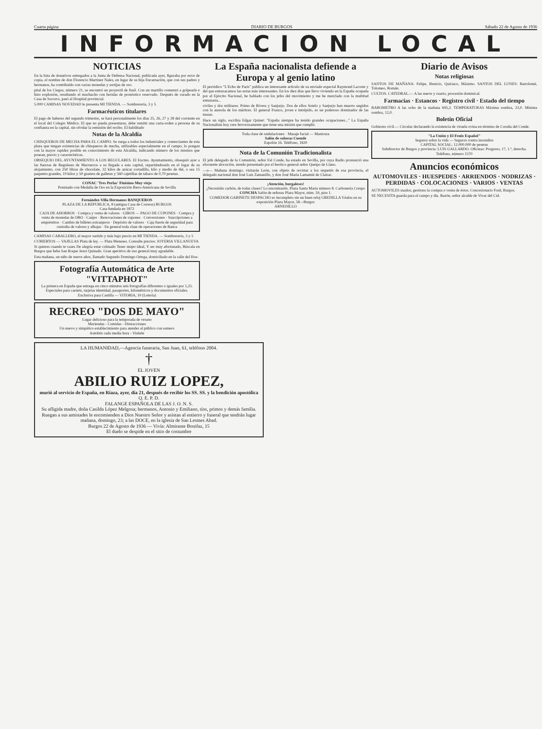Cuarta página DIARIO DE BURGOS Sábado 22 de Agosto de 1936
INFORMACION LOCAL
NOTICIAS
En la lista de donativos entregados a la Junta de Defensa Nacional, publicada ayer, figuraba por error de copia, el nombre de don Florencio Martínez Nales, en lugar de su hija Encarnación, que con sus padres y hermanos, ha contribuído con varias monedas y sortijas de oro.
pital de los Ciegos, número 21, se encontró un proyectil de fusil. Con un martillo comenzó a golpearle e hizo explosión, resultando el muchacho con heridas de pronóstico reservado. Después de curado en la Casa de Socorro, pasó al Hospital provincial.
5.000 CAMISAS NOVEDAD le presenta MI TIENDA. — Sombrerería, 3 y 5
Farmacéuticos titulares
El pago de haberes del segundo trimestre, se hará personalmente los días 25, 26, 27 y 28 del corriente en el local del Colegio Médico. El que no pueda presentarse, debe remitir una carta-orden a persona de su confianza en la capital, sin olvidar la remisión del recibo. El habilitado
Notas de la Alcaldía
CHISQUEROS DE MECHA PARA EL CAMPO. Se ruega a todos los industriales y comerciantes de esta plaza que tengan existencias de chisqueros de mecha, utilizables especialmente en el campo, lo pongan con la mayor rapidez posible en conocimiento de esta Alcaldía, indicando número de los mismos que posean, precio y características.
OBSEQUIO DEL AYUNTAMIENTO A LOS REGULARES. El Excmo. Ayuntamiento, obsequió ayer a las fuerzas de Regulares de Marruecos a su llegada a esta capital, repartiéndoselo en el lugar de su alojamiento, con 250 libras de chocolate, 32 kilos de azúcar cortadillo, kilo y medio de thé, o sea 15 paquetes grandes, 19 kilos y 50 gramos de galletas y 560 cajetillas de tabaco de 0,70 pesetas.
CONAC 'Tres Perlas' Finísimo Muy viejo
Premiado con Medalla de Oro en la Exposición Ibero-Americana de Sevilla
Fernández-Villa Hermanos BANQUEROS
PLAZA DE LA REPUBLICA, 8 (antigua Casa de Correos) BURGOS
Casa fundada en 1872
CAJA DE AHORROS · Compra y venta de valores · GIROS — PAGO DE CUPONES · Compra y venta de monedas de ORO · Canjes · Renovaciones de cupones · Conversiones · Suscripciones a empréstitos · Cambio de billetes extranjeros · Depósito de valores · Caja fuerte de seguridad para custodia de valores y alhajas · En general toda clase de operaciones de Banca
CAMISAS CABALLERO, el mayor surtido y más bajo precio en MI TIENDA. — Sombrerería, 3 y 5
CUBIERTOS — VAJILLAS Plata de ley. — Plata Meneses. Consulte precios: JOYERIA VILLANUEVA
Si quieres cuando te cases De alegría estar colmado Tener mujer ideal, Y ser muy afortunado, Búscala en Burgos que beba San Roque Jerez Quinado. Gran aperitivo de uso general muy agradable.
Esta mañana, un niño de nueve años, llamado Segundo Domingo Ortega, domiciliado en la calle del Hos-
Fotografía Automática de Arte "VITTAPHOT"
La primera en España que entrega en cinco minutos seis fotografías diferentes o iguales por 1,25. Especiales para carnets, tarjetas identidad, pasaportes, kilométricos y documentos oficiales.
Exclusiva para Castilla — VITORIA, 10 (Lotería)
RECREO "DOS DE MAYO"
Lugar delicioso para la temporada de verano
Meriendas - Comidas - Distracciones
Un nuevo y simpático establecimiento para atender al público con esmero
Autobús cada media hora - Visítele
La España nacionalista defiende a Europa y al genio latino
El periódico "L'Echo de Paris" publica un interesante artículo de su enviado especial Raymond Lacoste y del que entresacamos las notas más interesantes. En los diez días que llevo viviendo en la España ocupada por el Ejército Nacional, he hablado con los jefes del movimiento y me he mezclado con la multitud entusiasta...
civiles y dos militares: Primo de Rivera y Sanjurjo. Dos de ellos Sotelo y Sanjurjo han muerto ungidos con la aureola de los mártires. El general Franco, joven e intrépido, es un poderoso dominador de las masas.
Hace un siglo, escribía Edgar Quinet: "España siempre ha tenido grandes ocupaciones..." La España Nacionalista hoy cree fervorosamente que tiene una misión que cumplir.
Toda clase de ondulaciones · Masaje facial — Manicura
Salón de señoras Cuende
Espolón 16. Teléfono, 1820
Nota de la Comunión Tradicionalista
El jefe delegado de la Comunión, señor Fal Conde, ha estado en Sevilla, por cuya Radio pronunció una elocuente alocución, siendo presentado por el heróico general señor Queipo de Llano.
—o— Mañana domingo, visitarán León, con objeto de revistar a los requetés de esa provincia, el delegado nacional don José Luis Zamanillo, y don José María Lamamié de Clairac.
¡Atención, burgaleses!
¿Necesitáis carbón, de todas clases? Lo encontraréis. Plaza Santa María número 8. Carbonería Crespo
CONCHA Salón de señoras Plaza Mayor, núm. 59, piso 1.
COMEDOR GABINETE DESPACHO es incompleto sin un buen reloj GREDILLA Véalos en su exposición Plaza Mayor, 58.--Burgos
ARNEDILLO
Diario de Avisos
Notas religiosas
SANTOS DE MAÑANA: Felipe, Benicio, Quiriaco, Máximo. SANTOS DEL LUNES: Bartolomé, Tolomeo, Román.
CULTOS. CATEDRAL.— A las nueve y cuarto, procesión dominical.
Farmacias · Estancos · Registro civil · Estado del tiempo
BAROMETRO A las ocho de la mañana 695,2. TEMPERATURAS Máxima sombra, 23,0. Mínima sombra, 12,0.
Boletín Oficial
Gobierno civil.— Circular declarando la existencia de viruela ovina en término de Coruña del Conde.
"La Unión y El Fenix Español"
Seguros sobre la vida — Seguros contra incendios
CAPITAL SOCIAL: 12.000.000 de pesetas
Subdirector de Burgos y provincia: LUIS GALLARDO. Oficinas: Progreso, 17, 1.º, derecha. Teléfono, número 1570
Anuncios económicos
AUTOMOVILES · HUESPEDES · ARRIENDOS · NODRIZAS · PERDIDAS · COLOCACIONES · VARIOS · VENTAS
AUTOMOVILES usados, gestiono la compra o venta de éstos. Concesionario Ford, Burgos.
SE NECESITA guarda para el campo y día. Razón, señor alcalde de Vivar del Cid.
LA HUMANIDAD,—Agencia funeraria, San Juan, 61, teléfono 2004.
†
EL JOVEN
ABILIO RUIZ LOPEZ,
murió al servicio de España, en Riaza, ayer, día 21, después de recibir los SS. SS. y la bendición apostólica
Q. E. P. D.
FALANGE ESPAÑOLA DE LAS J. O. N. S.
Su afligida madre, doña Casilda López Melgosa; hermanos, Antonio y Emiliano, tíos, primos y demás familia. Ruegan a sus amistades le encomienden a Dios Nuestro Señor y asistan al entierro y funeral que tendrán lugar mañana, domingo, 23; a las DOCE, en la iglesia de San Lesmes Abad.
Burgos 22 de Agosto de 1936 — Vivía: Almirante Bonifaz, 15
El duelo se despide en el sitio de costumbre